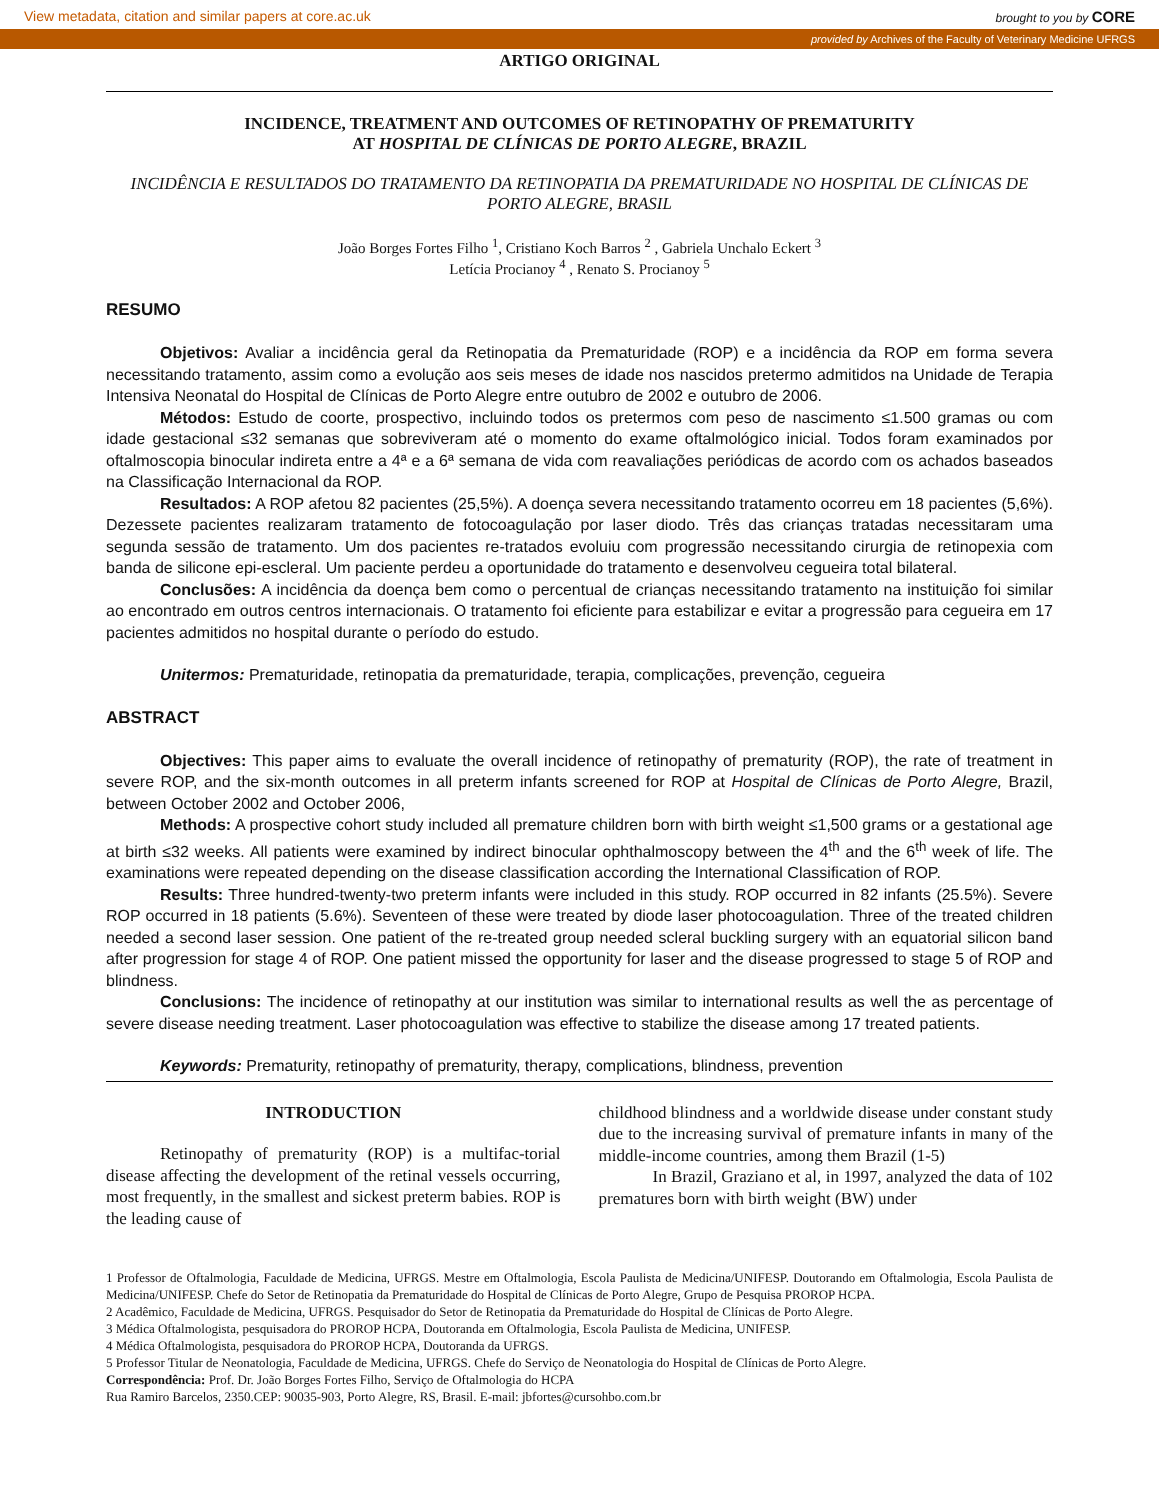View metadata, citation and similar papers at core.ac.uk brought to you by CORE
provided by Archives of the Faculty of Veterinary Medicine UFRGS
ARTIGO ORIGINAL
INCIDENCE, TREATMENT AND OUTCOMES OF RETINOPATHY OF PREMATURITY
AT HOSPITAL DE CLÍNICAS DE PORTO ALEGRE, BRAZIL
INCIDÊNCIA E RESULTADOS DO TRATAMENTO DA RETINOPATIA DA PREMATURIDADE NO HOSPITAL DE CLÍNICAS DE PORTO ALEGRE, BRASIL
João Borges Fortes Filho <sup>1</sup>, Cristiano Koch Barros <sup>2</sup> , Gabriela Unchalo Eckert <sup>3</sup>
Letícia Procianoy <sup>4</sup> , Renato S. Procianoy <sup>5</sup>
RESUMO
Objetivos: Avaliar a incidência geral da Retinopatia da Prematuridade (ROP) e a incidência da ROP em forma severa necessitando tratamento, assim como a evolução aos seis meses de idade nos nascidos pretermo admitidos na Unidade de Terapia Intensiva Neonatal do Hospital de Clínicas de Porto Alegre entre outubro de 2002 e outubro de 2006.
Métodos: Estudo de coorte, prospectivo, incluindo todos os pretermos com peso de nascimento ≤1.500 gramas ou com idade gestacional ≤32 semanas que sobreviveram até o momento do exame oftalmológico inicial. Todos foram examinados por oftalmoscopia binocular indireta entre a 4ª e a 6ª semana de vida com reavaliações periódicas de acordo com os achados baseados na Classificação Internacional da ROP.
Resultados: A ROP afetou 82 pacientes (25,5%). A doença severa necessitando tratamento ocorreu em 18 pacientes (5,6%). Dezessete pacientes realizaram tratamento de fotocoagulação por laser diodo. Três das crianças tratadas necessitaram uma segunda sessão de tratamento. Um dos pacientes re-tratados evoluiu com progressão necessitando cirurgia de retinopexia com banda de silicone epi-escleral. Um paciente perdeu a oportunidade do tratamento e desenvolveu cegueira total bilateral.
Conclusões: A incidência da doença bem como o percentual de crianças necessitando tratamento na instituição foi similar ao encontrado em outros centros internacionais. O tratamento foi eficiente para estabilizar e evitar a progressão para cegueira em 17 pacientes admitidos no hospital durante o período do estudo.
Unitermos: Prematuridade, retinopatia da prematuridade, terapia, complicações, prevenção, cegueira
ABSTRACT
Objectives: This paper aims to evaluate the overall incidence of retinopathy of prematurity (ROP), the rate of treatment in severe ROP, and the six-month outcomes in all preterm infants screened for ROP at Hospital de Clínicas de Porto Alegre, Brazil, between October 2002 and October 2006,
Methods: A prospective cohort study included all premature children born with birth weight ≤1,500 grams or a gestational age at birth ≤32 weeks. All patients were examined by indirect binocular ophthalmoscopy between the 4<sup>th</sup> and the 6<sup>th</sup> week of life. The examinations were repeated depending on the disease classification according the International Classification of ROP.
Results: Three hundred-twenty-two preterm infants were included in this study. ROP occurred in 82 infants (25.5%). Severe ROP occurred in 18 patients (5.6%). Seventeen of these were treated by diode laser photocoagulation. Three of the treated children needed a second laser session. One patient of the re-treated group needed scleral buckling surgery with an equatorial silicon band after progression for stage 4 of ROP. One patient missed the opportunity for laser and the disease progressed to stage 5 of ROP and blindness.
Conclusions: The incidence of retinopathy at our institution was similar to international results as well the as percentage of severe disease needing treatment. Laser photocoagulation was effective to stabilize the disease among 17 treated patients.
Keywords: Prematurity, retinopathy of prematurity, therapy, complications, blindness, prevention
INTRODUCTION
Retinopathy of prematurity (ROP) is a multifac-torial disease affecting the development of the retinal vessels occurring, most frequently, in the smallest and sickest preterm babies. ROP is the leading cause of
childhood blindness and a worldwide disease under constant study due to the increasing survival of premature infants in many of the middle-income countries, among them Brazil (1-5)
In Brazil, Graziano et al, in 1997, analyzed the data of 102 prematures born with birth weight (BW) under
1 Professor de Oftalmologia, Faculdade de Medicina, UFRGS. Mestre em Oftalmologia, Escola Paulista de Medicina/UNIFESP. Doutorando em Oftalmologia, Escola Paulista de Medicina/UNIFESP. Chefe do Setor de Retinopatia da Prematuridade do Hospital de Clínicas de Porto Alegre, Grupo de Pesquisa PROROP HCPA.
2 Acadêmico, Faculdade de Medicina, UFRGS. Pesquisador do Setor de Retinopatia da Prematuridade do Hospital de Clínicas de Porto Alegre.
3 Médica Oftalmologista, pesquisadora do PROROP HCPA, Doutoranda em Oftalmologia, Escola Paulista de Medicina, UNIFESP.
4 Médica Oftalmologista, pesquisadora do PROROP HCPA, Doutoranda da UFRGS.
5 Professor Titular de Neonatologia, Faculdade de Medicina, UFRGS. Chefe do Serviço de Neonatologia do Hospital de Clínicas de Porto Alegre.
Correspondência: Prof. Dr. João Borges Fortes Filho, Serviço de Oftalmologia do HCPA
Rua Ramiro Barcelos, 2350.CEP: 90035-903, Porto Alegre, RS, Brasil. E-mail: jbfortes@cursohbo.com.br